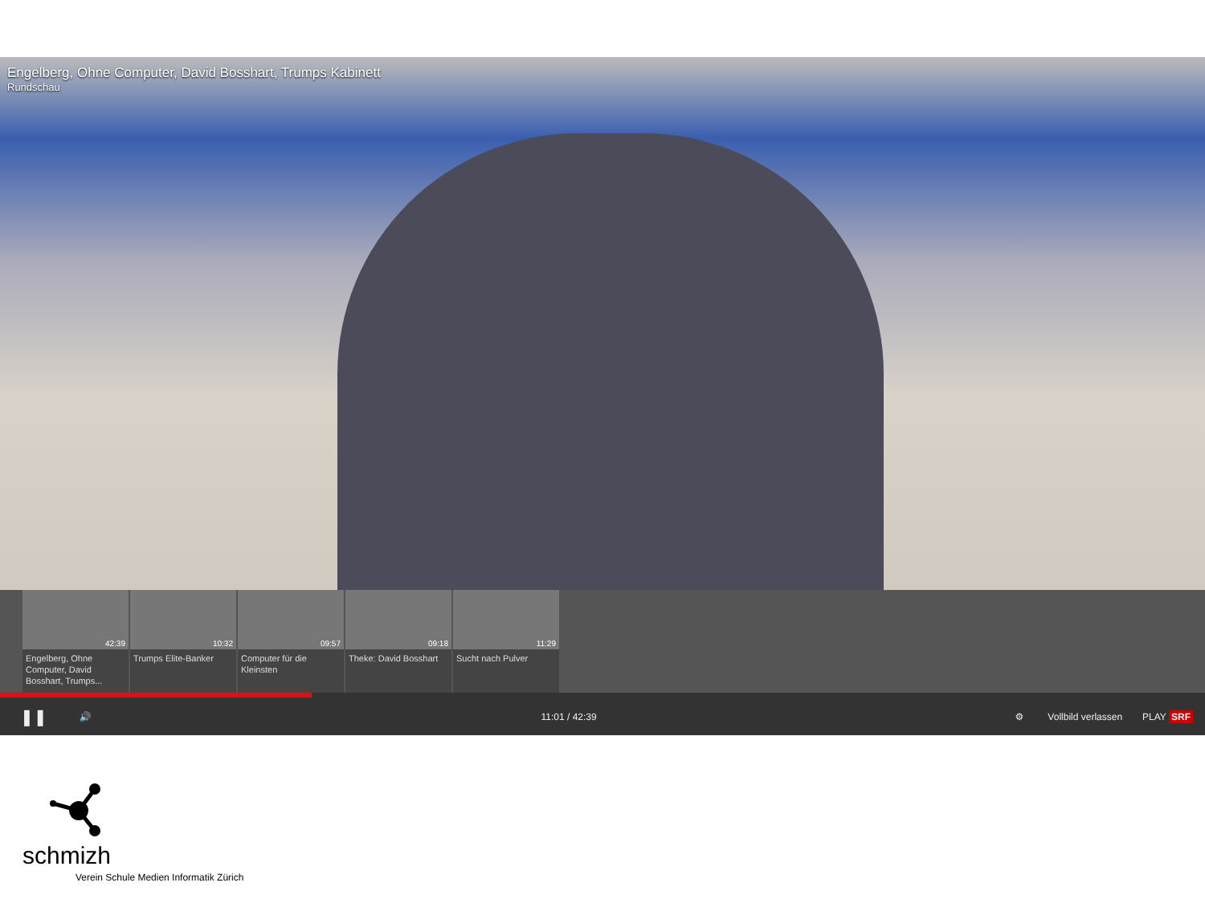Engelberg, Ohne Computer, David Bosshart, Trumps Kabinett
Rundschau
42:39
Engelberg, Ohne Computer, David Bosshart, Trumps...
10:32
Trumps Elite-Banker
09:57
Computer für die Kleinsten
09:18
Theke: David Bosshart
11:29
Sucht nach Pulver
❚❚ 🔊 11:01 / 42:39 ⚙ Vollbild verlassen PLAY SRF
schmizh
Verein Schule Medien Informatik Zürich